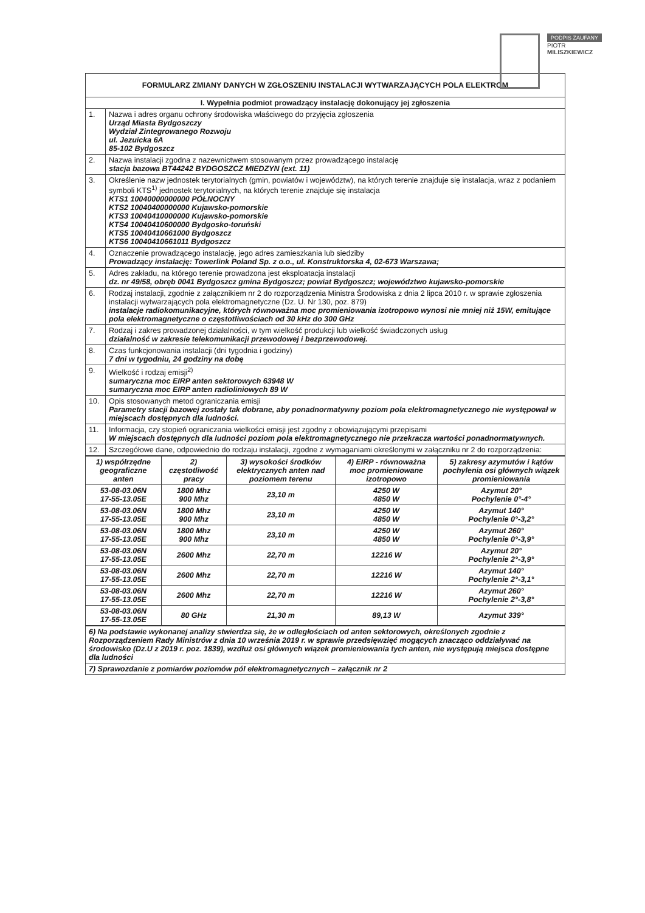PODPIS ZAUFANY
PIOTR
MILISZKIEWICZ
FORMULARZ ZMIANY DANYCH W ZGŁOSZENIU INSTALACJI WYTWARZAJĄCYCH POLA ELEKTROM
| I. Wypełnia podmiot prowadzący instalację dokonujący jej zgłoszenia | |
| --- | --- |
| 1. | Nazwa i adres organu ochrony środowiska właściwego do przyjęcia zgłoszenia Urząd Miasta Bydgoszczy Wydział Zintegrowanego Rozwoju ul. Jezuicka 6A 85-102 Bydgoszcz |
| 2. | Nazwa instalacji zgodna z nazewnictwem stosowanym przez prowadzącego instalację stacja bazowa BT44242 BYDGOSZCZ MIEDZYN (ext. 11) |
| 3. | Określenie nazw jednostek terytorialnych (gmin, powiatów i województw), na których terenie znajduje się instalacja, wraz z podaniem symboli KTS<sup>1)</sup> jednostek terytorialnych, na których terenie znajduje się instalacja KTS1 10040000000000 PÓŁNOCNY KTS2 10040400000000 Kujawsko-pomorskie KTS3 10040410000000 Kujawsko-pomorskie KTS4 10040410600000 Bydgosko-toruński KTS5 10040410661000 Bydgoszcz KTS6 10040410661011 Bydgoszcz |
| 4. | Oznaczenie prowadzącego instalację, jego adres zamieszkania lub siedziby Prowadzący instalację: Towerlink Poland Sp. z o.o., ul. Konstruktorska 4, 02-673 Warszawa; |
| 5. | Adres zakładu, na którego terenie prowadzona jest eksploatacja instalacji dz. nr 49/58, obręb 0041 Bydgoszcz gmina Bydgoszcz; powiat Bydgoszcz; województwo kujawsko-pomorskie |
| 6. | Rodzaj instalacji, zgodnie z załącznikiem nr 2 do rozporządzenia Ministra Środowiska z dnia 2 lipca 2010 r. w sprawie zgłoszenia instalacji wytwarzających pola elektromagnetyczne (Dz. U. Nr 130, poz. 879) instalacje radiokomunikacyjne, których równoważna moc promieniowania izotropowo wynosi nie mniej niż 15W, emitujące pola elektromagnetyczne o częstotliwościach od 30 kHz do 300 GHz |
| 7. | Rodzaj i zakres prowadzonej działalności, w tym wielkość produkcji lub wielkość świadczonych usług działalność w zakresie telekomunikacji przewodowej i bezprzewodowej. |
| 8. | Czas funkcjonowania instalacji (dni tygodnia i godziny) 7 dni w tygodniu, 24 godziny na dobę |
| 9. | Wielkość i rodzaj emisji<sup>2)</sup> sumaryczna moc EIRP anten sektorowych 63948 W sumaryczna moc EIRP anten radioliniowych 89 W |
| 10. | Opis stosowanych metod ograniczania emisji Parametry stacji bazowej zostały tak dobrane, aby ponadnormatywny poziom pola elektromagnetycznego nie występował w miejscach dostępnych dla ludności. |
| 11. | Informacja, czy stopień ograniczania wielkości emisji jest zgodny z obowiązującymi przepisami W miejscach dostępnych dla ludności poziom pola elektromagnetycznego nie przekracza wartości ponadnormatywnych. |
| 12. | Szczegółowe dane, odpowiednio do rodzaju instalacji, zgodne z wymaganiami określonymi w załączniku nr 2 do rozporządzenia: |
| 1) współrzędne geograficzne anten | 2) częstotliwość pracy | 3) wysokości środków elektrycznych anten nad poziomem terenu | 4) EIRP - równoważna moc promieniowane izotropowo | 5) zakresy azymutów i kątów pochylenia osi głównych wiązek promieniowania |
| --- | --- | --- | --- | --- |
| 53-08-03.06N 17-55-13.05E | 1800 Mhz 900 Mhz | 23,10 m | 4250 W 4850 W | Azymut 20° Pochylenie 0°-4° |
| 53-08-03.06N 17-55-13.05E | 1800 Mhz 900 Mhz | 23,10 m | 4250 W 4850 W | Azymut 140° Pochylenie 0°-3,2° |
| 53-08-03.06N 17-55-13.05E | 1800 Mhz 900 Mhz | 23,10 m | 4250 W 4850 W | Azymut 260° Pochylenie 0°-3,9° |
| 53-08-03.06N 17-55-13.05E | 2600 Mhz | 22,70 m | 12216 W | Azymut 20° Pochylenie 2°-3,9° |
| 53-08-03.06N 17-55-13.05E | 2600 Mhz | 22,70 m | 12216 W | Azymut 140° Pochylenie 2°-3,1° |
| 53-08-03.06N 17-55-13.05E | 2600 Mhz | 22,70 m | 12216 W | Azymut 260° Pochylenie 2°-3,8° |
| 53-08-03.06N 17-55-13.05E | 80 GHz | 21,30 m | 89,13 W | Azymut 339° |
| 6) Na podstawie wykonanej analizy stwierdza się, że w odległościach od anten sektorowych, określonych zgodnie z Rozporządzeniem Rady Ministrów z dnia 10 września 2019 r. w sprawie przedsięwzięć mogących znacząco oddziaływać na środowisko (Dz.U z 2019 r. poz. 1839), wzdłuż osi głównych wiązek promieniowania tych anten, nie występują miejsca dostępne dla ludności |
| 7) Sprawozdanie z pomiarów poziomów pól elektromagnetycznych – załącznik nr 2 |